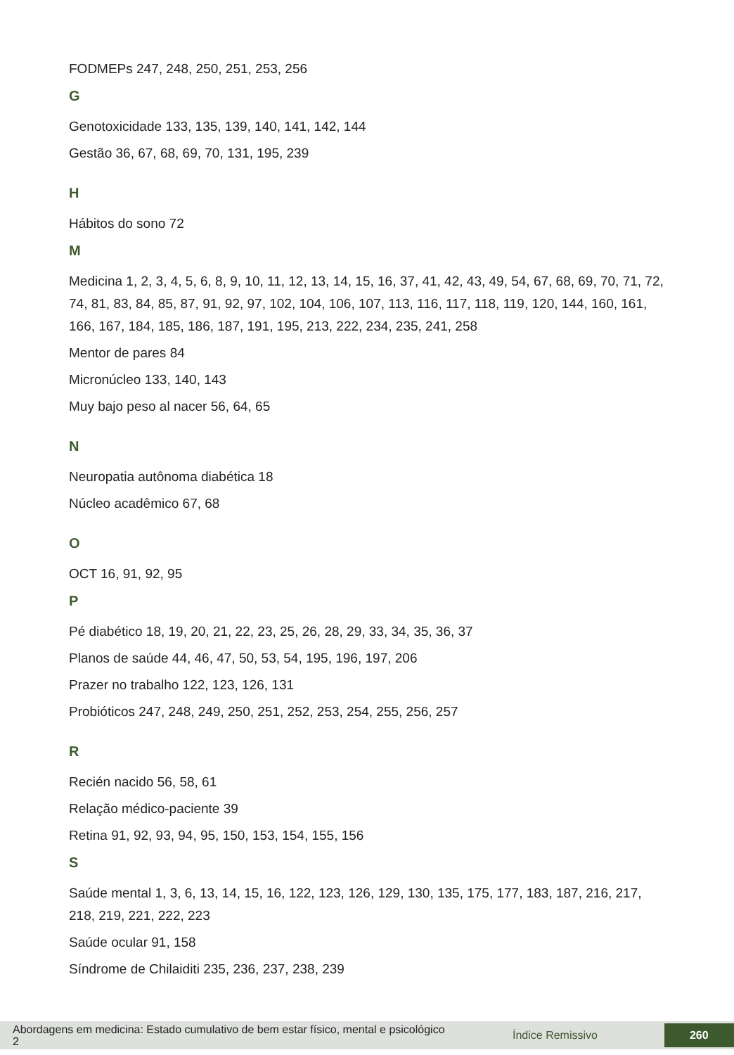FODMEPs 247, 248, 250, 251, 253, 256
G
Genotoxicidade 133, 135, 139, 140, 141, 142, 144
Gestão 36, 67, 68, 69, 70, 131, 195, 239
H
Hábitos do sono 72
M
Medicina 1, 2, 3, 4, 5, 6, 8, 9, 10, 11, 12, 13, 14, 15, 16, 37, 41, 42, 43, 49, 54, 67, 68, 69, 70, 71, 72, 74, 81, 83, 84, 85, 87, 91, 92, 97, 102, 104, 106, 107, 113, 116, 117, 118, 119, 120, 144, 160, 161, 166, 167, 184, 185, 186, 187, 191, 195, 213, 222, 234, 235, 241, 258
Mentor de pares 84
Micronúcleo 133, 140, 143
Muy bajo peso al nacer 56, 64, 65
N
Neuropatia autônoma diabética 18
Núcleo acadêmico 67, 68
O
OCT 16, 91, 92, 95
P
Pé diabético 18, 19, 20, 21, 22, 23, 25, 26, 28, 29, 33, 34, 35, 36, 37
Planos de saúde 44, 46, 47, 50, 53, 54, 195, 196, 197, 206
Prazer no trabalho 122, 123, 126, 131
Probióticos 247, 248, 249, 250, 251, 252, 253, 254, 255, 256, 257
R
Recién nacido 56, 58, 61
Relação médico-paciente 39
Retina 91, 92, 93, 94, 95, 150, 153, 154, 155, 156
S
Saúde mental 1, 3, 6, 13, 14, 15, 16, 122, 123, 126, 129, 130, 135, 175, 177, 183, 187, 216, 217, 218, 219, 221, 222, 223
Saúde ocular 91, 158
Síndrome de Chilaiditi 235, 236, 237, 238, 239
Abordagens em medicina: Estado cumulativo de bem estar físico, mental e psicológico 2
Índice Remissivo
260